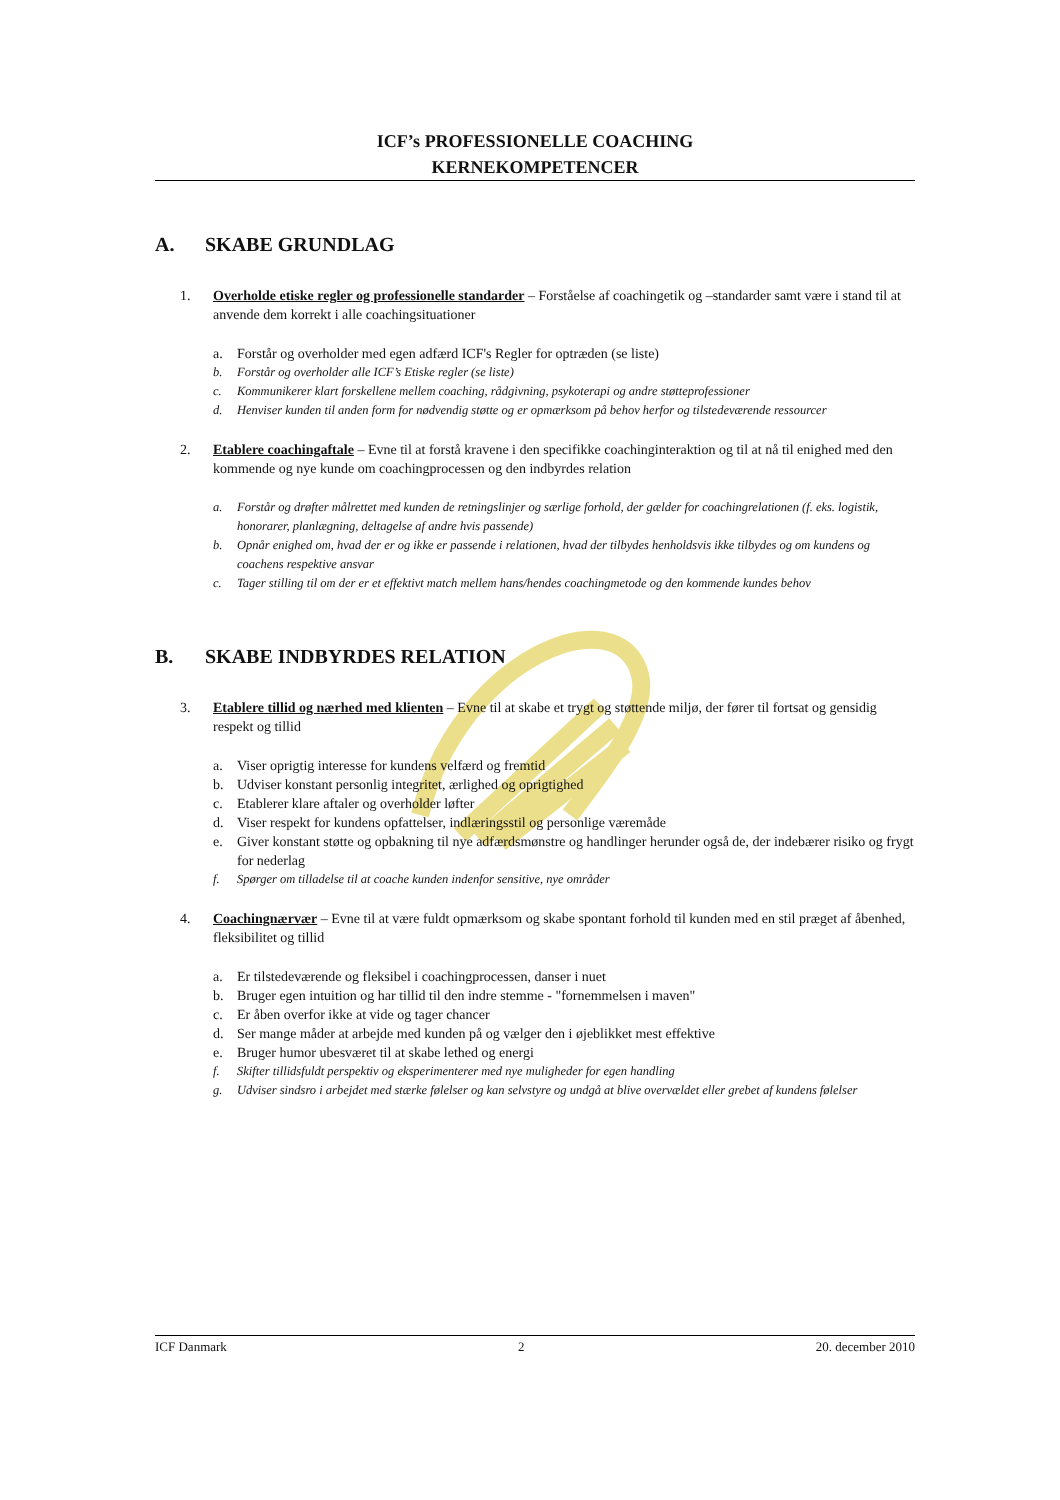ICF’s PROFESSIONELLE COACHING
KERNEKOMPETENCER
A. SKABE GRUNDLAG
1. Overholde etiske regler og professionelle standarder – Forståelse af coachingetik og –standarder samt være i stand til at anvende dem korrekt i alle coachingsituationer
a. Forstår og overholder med egen adfærd ICF's Regler for optræden (se liste)
b. Forstår og overholder alle ICF’s Etiske regler (se liste)
c. Kommunikerer klart forskellene mellem coaching, rådgivning, psykoterapi og andre støtteprofessioner
d. Henviser kunden til anden form for nødvendig støtte og er opmærksom på behov herfor og tilstedeværende ressourcer
2. Etablere coachingaftale – Evne til at forstå kravene i den specifikke coachinginteraktion og til at nå til enighed med den kommende og nye kunde om coachingprocessen og den indbyrdes relation
a. Forstår og drøfter målrettet med kunden de retningslinjer og særlige forhold, der gælder for coachingrelationen (f. eks. logistik, honorarer, planlægning, deltagelse af andre hvis passende)
b. Opnår enighed om, hvad der er og ikke er passende i relationen, hvad der tilbydes henholdsvis ikke tilbydes og om kundens og coachens respektive ansvar
c. Tager stilling til om der er et effektivt match mellem hans/hendes coachingmetode og den kommende kundes behov
B. SKABE INDBYRDES RELATION
3. Etablere tillid og nærhed med klienten – Evne til at skabe et trygt og støttende miljø, der fører til fortsat og gensidig respekt og tillid
a. Viser oprigtig interesse for kundens velfærd og fremtid
b. Udviser konstant personlig integritet, ærlighed og oprigtighed
c. Etablerer klare aftaler og overholder løfter
d. Viser respekt for kundens opfattelser, indlæringsstil og personlige væremåde
e. Giver konstant støtte og opbakning til nye adfærdsmønstre og handlinger herunder også de, der indebærer risiko og frygt for nederlag
f. Spørger om tilladelse til at coache kunden indenfor sensitive, nye områder
4. Coachingnærvær – Evne til at være fuldt opmærksom og skabe spontant forhold til kunden med en stil præget af åbenhed, fleksibilitet og tillid
a. Er tilstedeværende og fleksibel i coachingprocessen, danser i nuet
b. Bruger egen intuition og har tillid til den indre stemme - "fornemmelsen i maven"
c. Er åben overfor ikke at vide og tager chancer
d. Ser mange måder at arbejde med kunden på og vælger den i øjeblikket mest effektive
e. Bruger humor ubesværet til at skabe lethed og energi
f. Skifter tillidsfuldt perspektiv og eksperimenterer med nye muligheder for egen handling
g. Udviser sindsro i arbejdet med stærke følelser og kan selvstyre og undgå at blive overvældet eller grebet af kundens følelser
ICF Danmark 2 20. december 2010